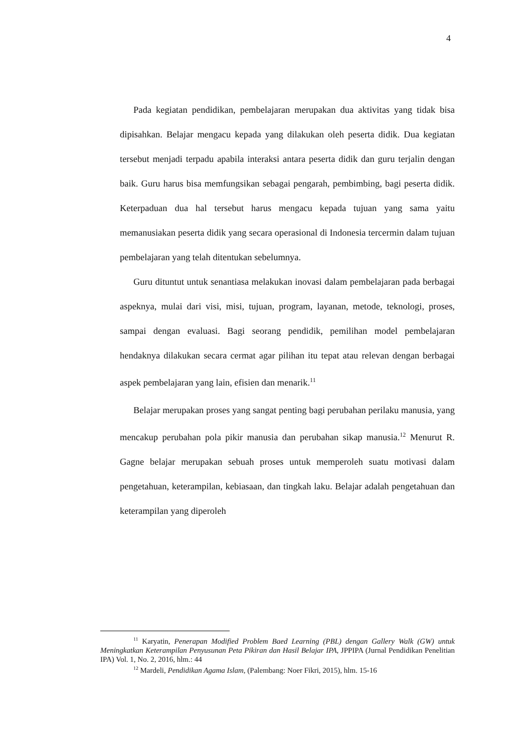4
Pada kegiatan pendidikan, pembelajaran merupakan dua aktivitas yang tidak bisa dipisahkan. Belajar mengacu kepada yang dilakukan oleh peserta didik. Dua kegiatan tersebut menjadi terpadu apabila interaksi antara peserta didik dan guru terjalin dengan baik. Guru harus bisa memfungsikan sebagai pengarah, pembimbing, bagi peserta didik. Keterpaduan dua hal tersebut harus mengacu kepada tujuan yang sama yaitu memanusiakan peserta didik yang secara operasional di Indonesia tercermin dalam tujuan pembelajaran yang telah ditentukan sebelumnya.
Guru dituntut untuk senantiasa melakukan inovasi dalam pembelajaran pada berbagai aspeknya, mulai dari visi, misi, tujuan, program, layanan, metode, teknologi, proses, sampai dengan evaluasi. Bagi seorang pendidik, pemilihan model pembelajaran hendaknya dilakukan secara cermat agar pilihan itu tepat atau relevan dengan berbagai aspek pembelajaran yang lain, efisien dan menarik.<sup>11</sup>
Belajar merupakan proses yang sangat penting bagi perubahan perilaku manusia, yang mencakup perubahan pola pikir manusia dan perubahan sikap manusia.<sup>12</sup> Menurut R. Gagne belajar merupakan sebuah proses untuk memperoleh suatu motivasi dalam pengetahuan, keterampilan, kebiasaan, dan tingkah laku. Belajar adalah pengetahuan dan keterampilan yang diperoleh
<sup>11</sup> Karyatin, Penerapan Modified Problem Baed Learning (PBL) dengan Gallery Walk (GW) untuk Meningkatkan Keterampilan Penyusunan Peta Pikiran dan Hasil Belajar IPA, JPPIPA (Jurnal Pendidikan Penelitian IPA) Vol. 1, No. 2, 2016, hlm.: 44
<sup>12</sup> Mardeli, Pendidikan Agama Islam, (Palembang: Noer Fikri, 2015), hlm. 15-16